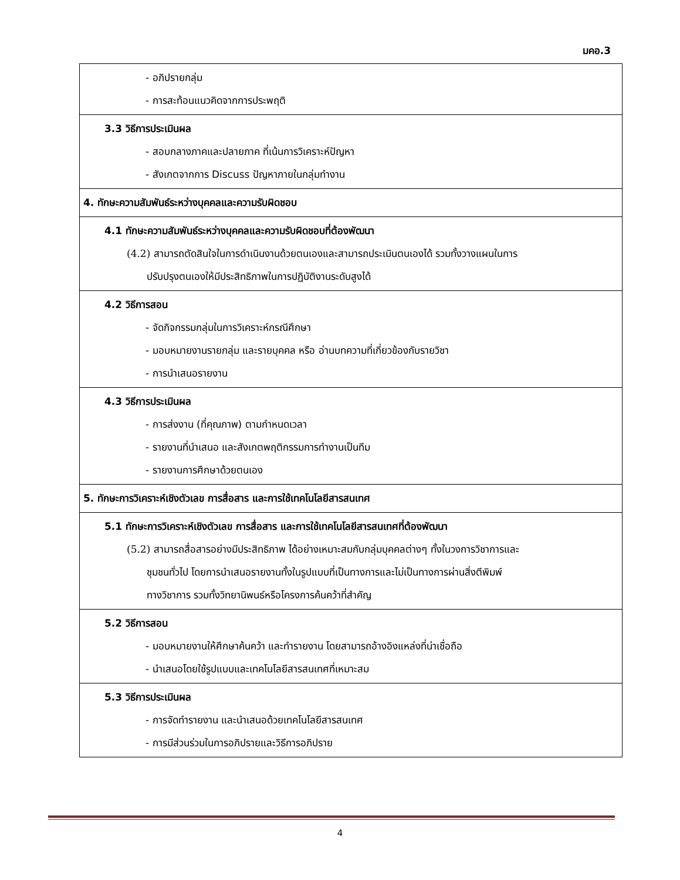มคอ.3
| - อภิปรายกลุ่ม - การสะท้อนแนวคิดจากการประพฤติ |
| 3.3 วิธีการประเมินผล - สอบกลางภาคและปลายภาค ที่เน้นการวิเคราะห์ปัญหา - สังเกตจากการ Discuss ปัญหาภายในกลุ่มทำงาน |
| 4. ทักษะความสัมพันธ์ระหว่างบุคคลและความรับผิดชอบ |
| 4.1 ทักษะความสัมพันธ์ระหว่างบุคคลและความรับผิดชอบที่ต้องพัฒนา (4.2) สามารถตัดสินใจในการดำเนินงานด้วยตนเองและสามารถประเมินตนเองได้ รวมทั้งวางแผนในการ ปรับปรุงตนเองให้มีประสิทธิภาพในการปฏิบัติงานระดับสูงได้ |
| 4.2 วิธีการสอน - จัดกิจกรรมกลุ่มในการวิเคราะห์กรณีศึกษา - มอบหมายงานรายกลุ่ม และรายบุคคล หรือ อ่านบทความที่เกี่ยวข้องกับรายวิชา - การนำเสนอรายงาน |
| 4.3 วิธีการประเมินผล - การส่งงาน (ที่คุณภาพ) ตามกำหนดเวลา - รายงานที่นำเสนอ และสังเกตพฤติกรรมการทำงานเป็นทีม - รายงานการศึกษาด้วยตนเอง |
| 5. ทักษะการวิเคราะห์เชิงตัวเลข การสื่อสาร และการใช้เทคโนโลยีสารสนเทศ |
| 5.1 ทักษะการวิเคราะห์เชิงตัวเลข การสื่อสาร และการใช้เทคโนโลยีสารสนเทศที่ต้องพัฒนา (5.2) สามารถสื่อสารอย่างมีประสิทธิภาพ ได้อย่างเหมาะสมกับกลุ่มบุคคลต่างๆ ทั้งในวงการวิชาการและ ชุมชนทั่วไป โดยการนำเสนอรายงานทั้งในรูปแบบที่เป็นทางการและไม่เป็นทางการผ่านสิ่งตีพิมพ์ ทางวิชาการ รวมทั้งวิทยานิพนธ์หรือโครงการค้นคว้าที่สำคัญ |
| 5.2 วิธีการสอน - มอบหมายงานให้ศึกษาค้นคว้า และทำรายงาน โดยสามารถอ้างอิงแหล่งที่น่าเชื่อถือ - นำเสนอโดยใช้รูปแบบและเทคโนโลยีสารสนเทศที่เหมาะสม |
| 5.3 วิธีการประเมินผล - การจัดทำรายงาน และนำเสนอด้วยเทคโนโลยีสารสนเทศ - การมีส่วนร่วมในการอภิปรายและวิธีการอภิปราย |
4